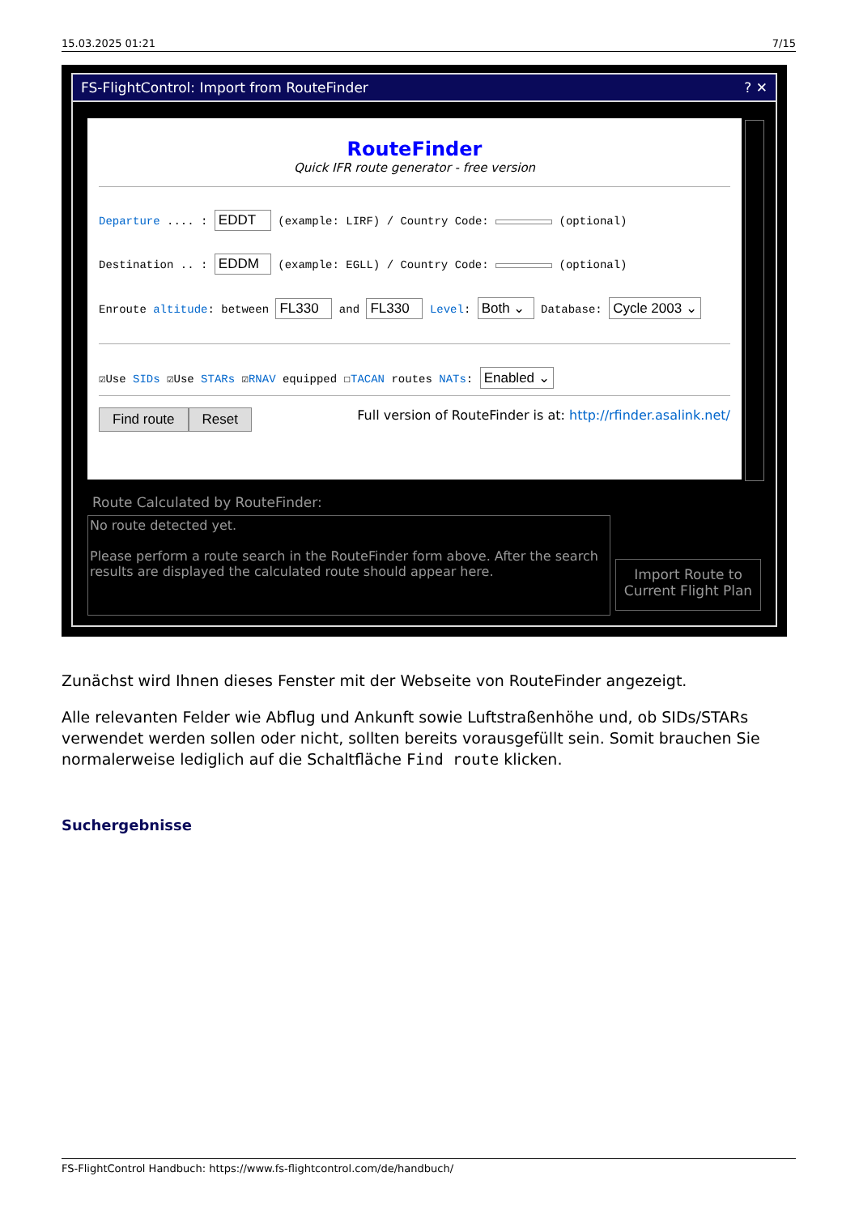15.03.2025 01:21 7/15
FS-FlightControl: Import from RouteFinder? ✕
RouteFinder
Quick IFR route generator - free version
Departure .... : EDDT (example: LIRF) / Country Code: (optional)
Destination .. : EDDM (example: EGLL) / Country Code: (optional)
Enroute altitude: between FL330 and FL330 Level: Both ⌄ Database: Cycle 2003 ⌄
☑Use SIDs ☑Use STARs ☑RNAV equipped ☐TACAN routes NATs: Enabled ⌄
Find route Reset Full version of RouteFinder is at: http://rfinder.asalink.net/
Route Calculated by RouteFinder:
No route detected yet.
Please perform a route search in the RouteFinder form above. After the search results are displayed the calculated route should appear here.
Import Route to Current Flight Plan
Zunächst wird Ihnen dieses Fenster mit der Webseite von RouteFinder angezeigt.
Alle relevanten Felder wie Abflug und Ankunft sowie Luftstraßenhöhe und, ob SIDs/STARs verwendet werden sollen oder nicht, sollten bereits vorausgefüllt sein. Somit brauchen Sie normalerweise lediglich auf die Schaltfläche Find route klicken.
Suchergebnisse
FS-FlightControl Handbuch: https://www.fs-flightcontrol.com/de/handbuch/